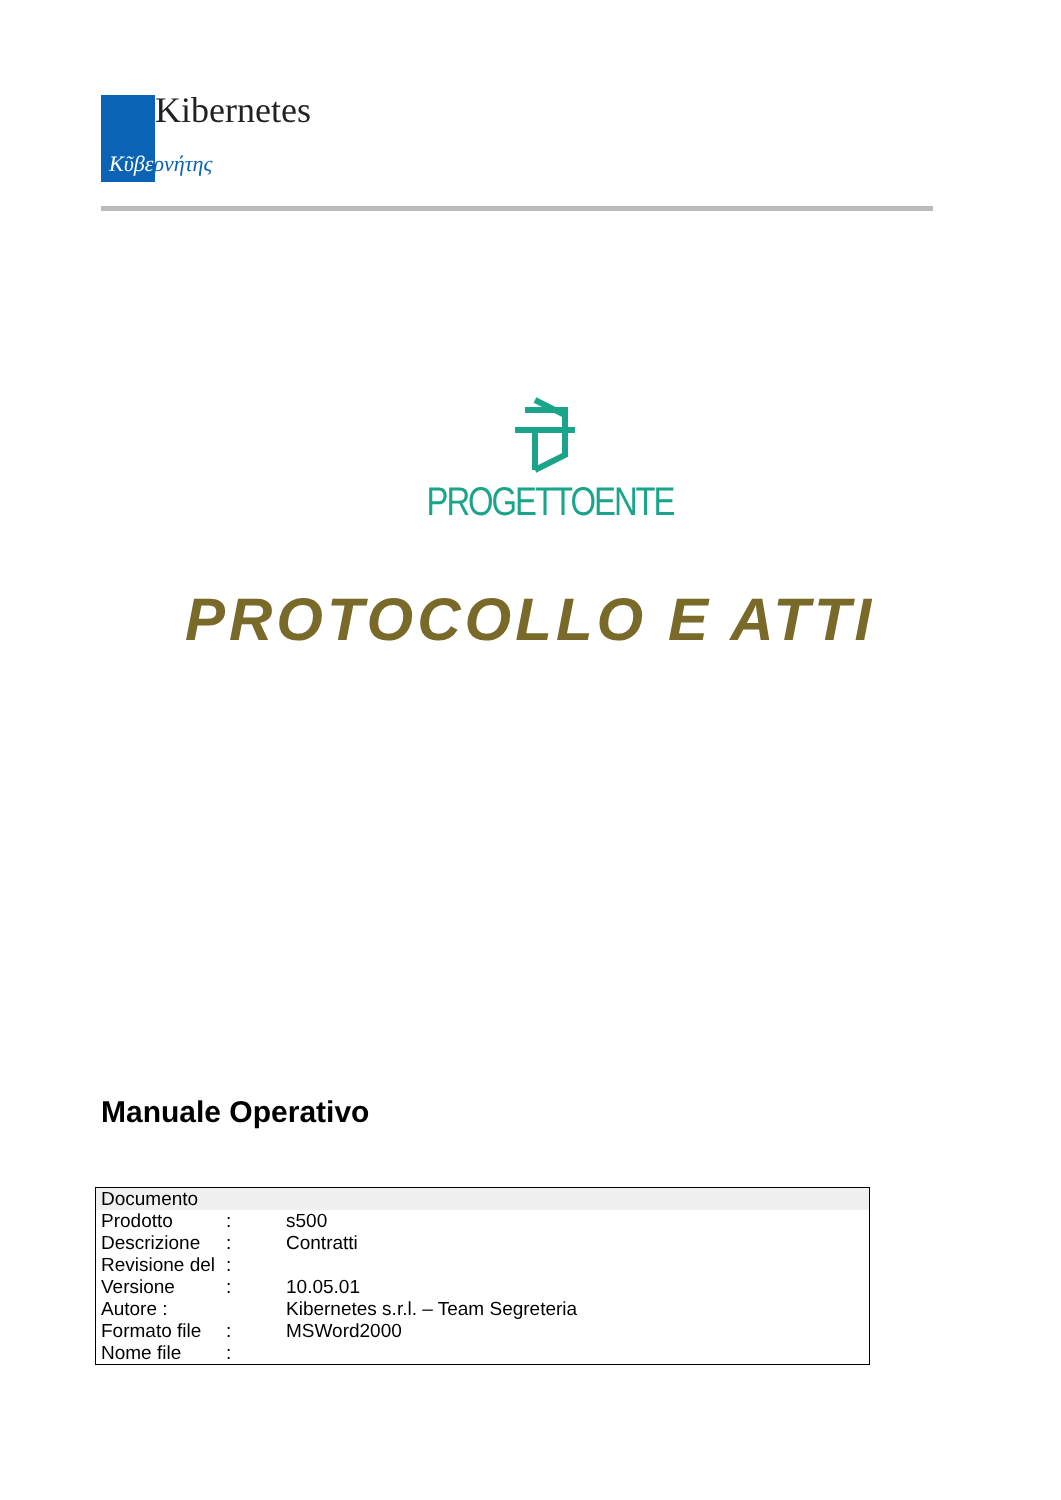Kibernetes
Κῦβερνήτης
PROGETTOENTE
PROTOCOLLO E ATTI
Manuale Operativo
| Documento | | |
| Prodotto | : | s500 |
| Descrizione | : | Contratti |
| Revisione del | : | |
| Versione | : | 10.05.01 |
| Autore : | | Kibernetes s.r.l. – Team Segreteria |
| Formato file | : | MSWord2000 |
| Nome file | : | |